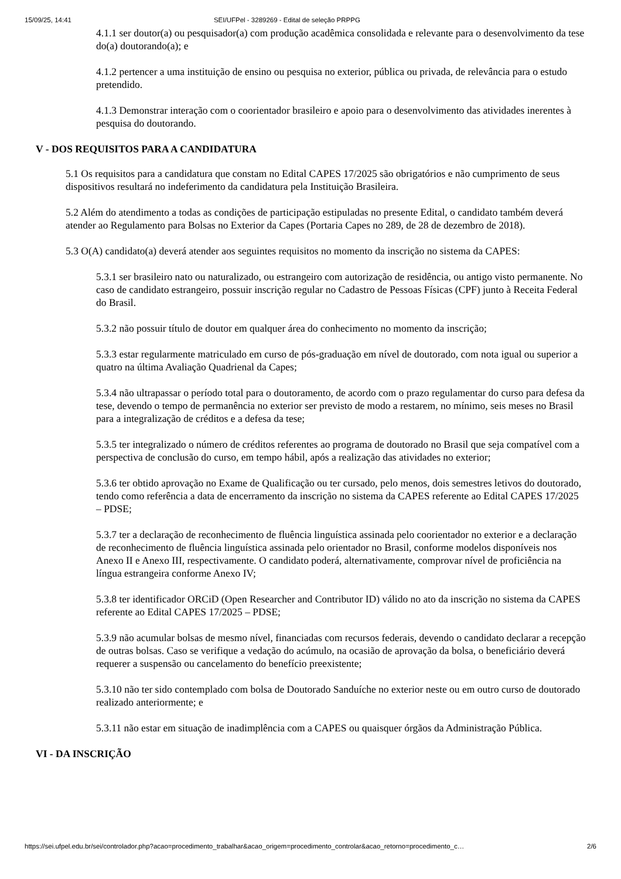15/09/25, 14:41 SEI/UFPel - 3289269 - Edital de seleção PRPPG
4.1.1 ser doutor(a) ou pesquisador(a) com produção acadêmica consolidada e relevante para o desenvolvimento da tese do(a) doutorando(a); e
4.1.2 pertencer a uma instituição de ensino ou pesquisa no exterior, pública ou privada, de relevância para o estudo pretendido.
4.1.3 Demonstrar interação com o coorientador brasileiro e apoio para o desenvolvimento das atividades inerentes à pesquisa do doutorando.
V - DOS REQUISITOS PARA A CANDIDATURA
5.1 Os requisitos para a candidatura que constam no Edital CAPES 17/2025 são obrigatórios e não cumprimento de seus dispositivos resultará no indeferimento da candidatura pela Instituição Brasileira.
5.2 Além do atendimento a todas as condições de participação estipuladas no presente Edital, o candidato também deverá atender ao Regulamento para Bolsas no Exterior da Capes (Portaria Capes no 289, de 28 de dezembro de 2018).
5.3 O(A) candidato(a) deverá atender aos seguintes requisitos no momento da inscrição no sistema da CAPES:
5.3.1 ser brasileiro nato ou naturalizado, ou estrangeiro com autorização de residência, ou antigo visto permanente. No caso de candidato estrangeiro, possuir inscrição regular no Cadastro de Pessoas Físicas (CPF) junto à Receita Federal do Brasil.
5.3.2 não possuir título de doutor em qualquer área do conhecimento no momento da inscrição;
5.3.3 estar regularmente matriculado em curso de pós-graduação em nível de doutorado, com nota igual ou superior a quatro na última Avaliação Quadrienal da Capes;
5.3.4 não ultrapassar o período total para o doutoramento, de acordo com o prazo regulamentar do curso para defesa da tese, devendo o tempo de permanência no exterior ser previsto de modo a restarem, no mínimo, seis meses no Brasil para a integralização de créditos e a defesa da tese;
5.3.5 ter integralizado o número de créditos referentes ao programa de doutorado no Brasil que seja compatível com a perspectiva de conclusão do curso, em tempo hábil, após a realização das atividades no exterior;
5.3.6 ter obtido aprovação no Exame de Qualificação ou ter cursado, pelo menos, dois semestres letivos do doutorado, tendo como referência a data de encerramento da inscrição no sistema da CAPES referente ao Edital CAPES 17/2025 – PDSE;
5.3.7 ter a declaração de reconhecimento de fluência linguística assinada pelo coorientador no exterior e a declaração de reconhecimento de fluência linguística assinada pelo orientador no Brasil, conforme modelos disponíveis nos Anexo II e Anexo III, respectivamente. O candidato poderá, alternativamente, comprovar nível de proficiência na língua estrangeira conforme Anexo IV;
5.3.8 ter identificador ORCiD (Open Researcher and Contributor ID) válido no ato da inscrição no sistema da CAPES referente ao Edital CAPES 17/2025 – PDSE;
5.3.9 não acumular bolsas de mesmo nível, financiadas com recursos federais, devendo o candidato declarar a recepção de outras bolsas. Caso se verifique a vedação do acúmulo, na ocasião de aprovação da bolsa, o beneficiário deverá requerer a suspensão ou cancelamento do benefício preexistente;
5.3.10 não ter sido contemplado com bolsa de Doutorado Sanduíche no exterior neste ou em outro curso de doutorado realizado anteriormente; e
5.3.11 não estar em situação de inadimplência com a CAPES ou quaisquer órgãos da Administração Pública.
VI - DA INSCRIÇÃO
https://sei.ufpel.edu.br/sei/controlador.php?acao=procedimento_trabalhar&acao_origem=procedimento_controlar&acao_retorno=procedimento_c… 2/6